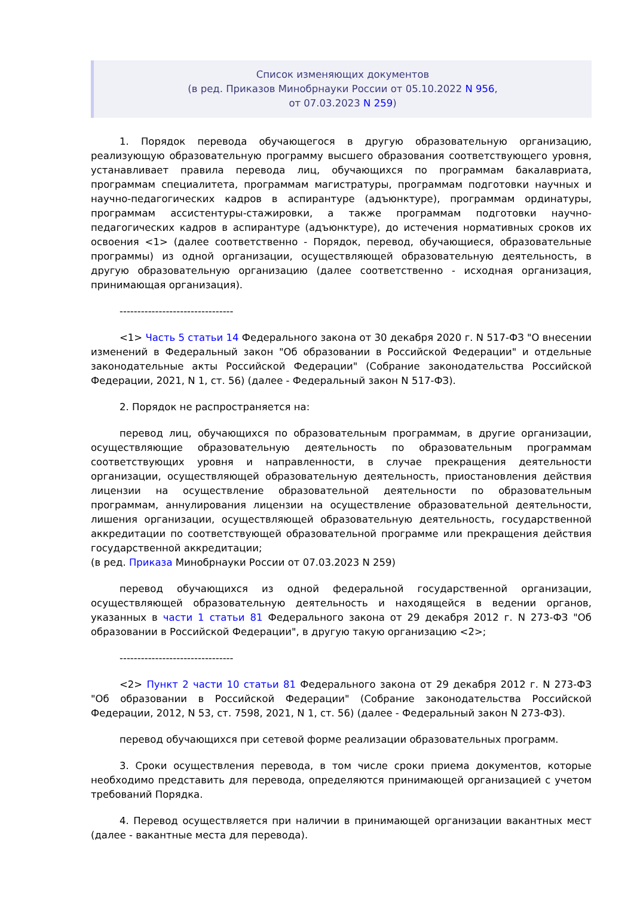Список изменяющих документов
(в ред. Приказов Минобрнауки России от 05.10.2022 N 956,
от 07.03.2023 N 259)
1. Порядок перевода обучающегося в другую образовательную организацию, реализующую образовательную программу высшего образования соответствующего уровня, устанавливает правила перевода лиц, обучающихся по программам бакалавриата, программам специалитета, программам магистратуры, программам подготовки научных и научно-педагогических кадров в аспирантуре (адъюнктуре), программам ординатуры, программам ассистентуры-стажировки, а также программам подготовки научно-педагогических кадров в аспирантуре (адъюнктуре), до истечения нормативных сроков их освоения <1> (далее соответственно - Порядок, перевод, обучающиеся, образовательные программы) из одной организации, осуществляющей образовательную деятельность, в другую образовательную организацию (далее соответственно - исходная организация, принимающая организация).
--------------------------------
<1> Часть 5 статьи 14 Федерального закона от 30 декабря 2020 г. N 517-ФЗ "О внесении изменений в Федеральный закон "Об образовании в Российской Федерации" и отдельные законодательные акты Российской Федерации" (Собрание законодательства Российской Федерации, 2021, N 1, ст. 56) (далее - Федеральный закон N 517-ФЗ).
2. Порядок не распространяется на:
перевод лиц, обучающихся по образовательным программам, в другие организации, осуществляющие образовательную деятельность по образовательным программам соответствующих уровня и направленности, в случае прекращения деятельности организации, осуществляющей образовательную деятельность, приостановления действия лицензии на осуществление образовательной деятельности по образовательным программам, аннулирования лицензии на осуществление образовательной деятельности, лишения организации, осуществляющей образовательную деятельность, государственной аккредитации по соответствующей образовательной программе или прекращения действия государственной аккредитации;
(в ред. Приказа Минобрнауки России от 07.03.2023 N 259)
перевод обучающихся из одной федеральной государственной организации, осуществляющей образовательную деятельность и находящейся в ведении органов, указанных в части 1 статьи 81 Федерального закона от 29 декабря 2012 г. N 273-ФЗ "Об образовании в Российской Федерации", в другую такую организацию <2>;
--------------------------------
<2> Пункт 2 части 10 статьи 81 Федерального закона от 29 декабря 2012 г. N 273-ФЗ "Об образовании в Российской Федерации" (Собрание законодательства Российской Федерации, 2012, N 53, ст. 7598, 2021, N 1, ст. 56) (далее - Федеральный закон N 273-ФЗ).
перевод обучающихся при сетевой форме реализации образовательных программ.
3. Сроки осуществления перевода, в том числе сроки приема документов, которые необходимо представить для перевода, определяются принимающей организацией с учетом требований Порядка.
4. Перевод осуществляется при наличии в принимающей организации вакантных мест (далее - вакантные места для перевода).